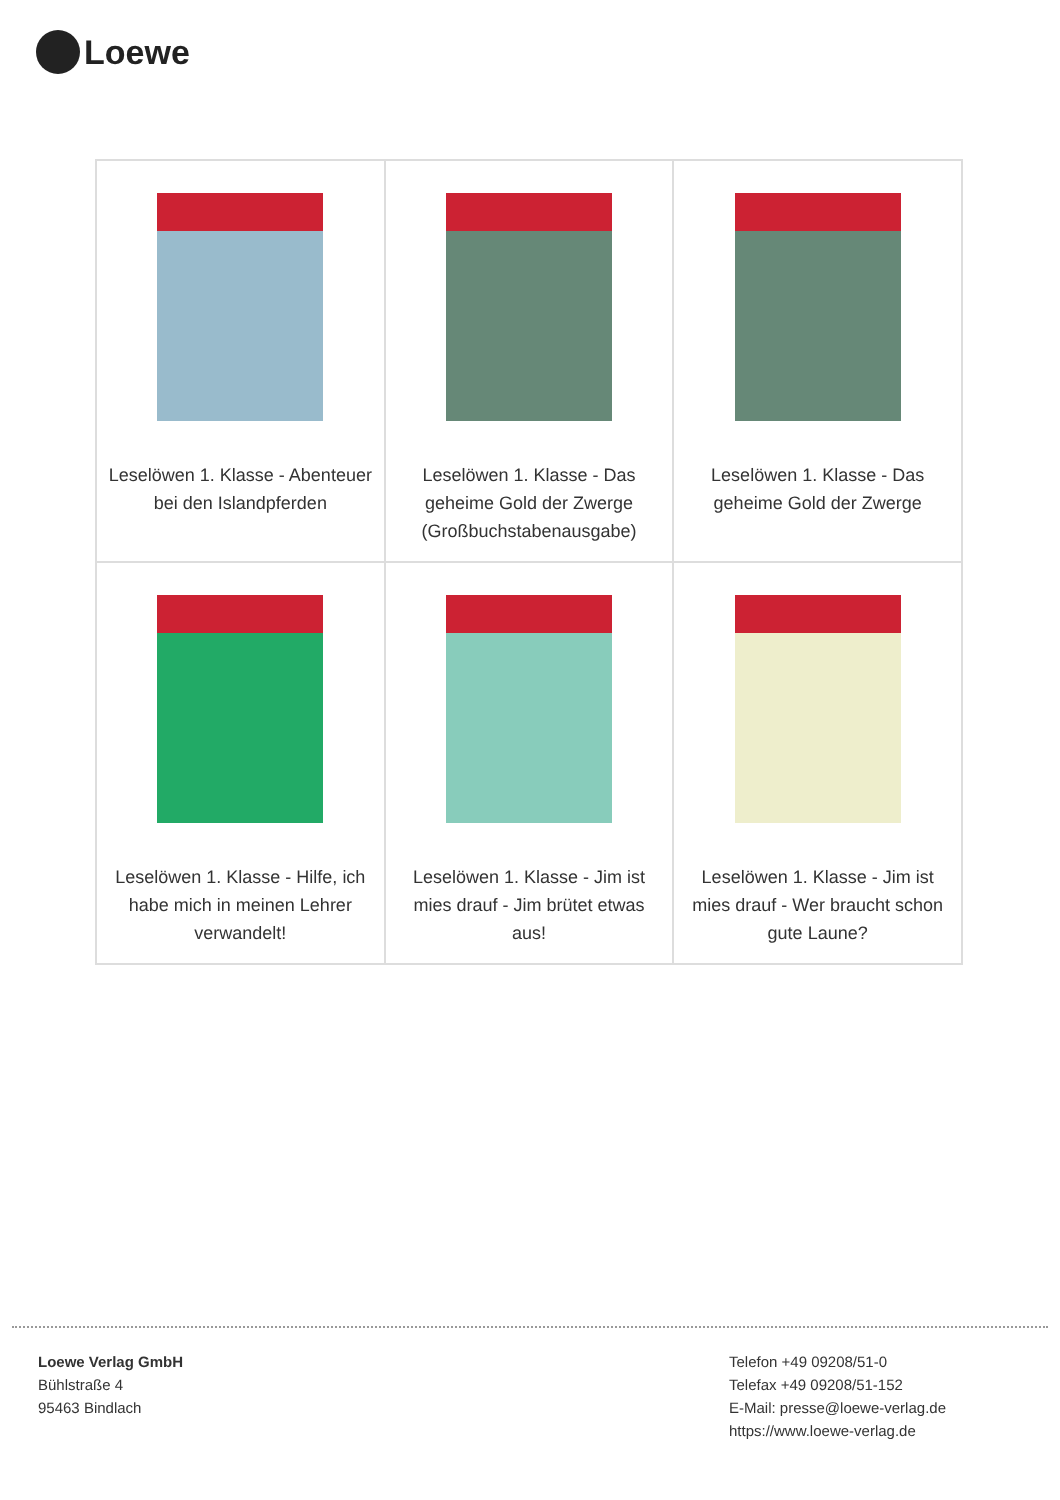Loewe
| Leselöwen 1. Klasse - Abenteuer bei den Islandpferden | Leselöwen 1. Klasse - Das geheime Gold der Zwerge (Großbuchstabenausgabe) | Leselöwen 1. Klasse - Das geheime Gold der Zwerge |
| Leselöwen 1. Klasse - Hilfe, ich habe mich in meinen Lehrer verwandelt! | Leselöwen 1. Klasse - Jim ist mies drauf - Jim brütet etwas aus! | Leselöwen 1. Klasse - Jim ist mies drauf - Wer braucht schon gute Laune? |
Loewe Verlag GmbH
Bühlstraße 4
95463 Bindlach
Telefon +49 09208/51-0
Telefax +49 09208/51-152
E-Mail: presse@loewe-verlag.de
https://www.loewe-verlag.de